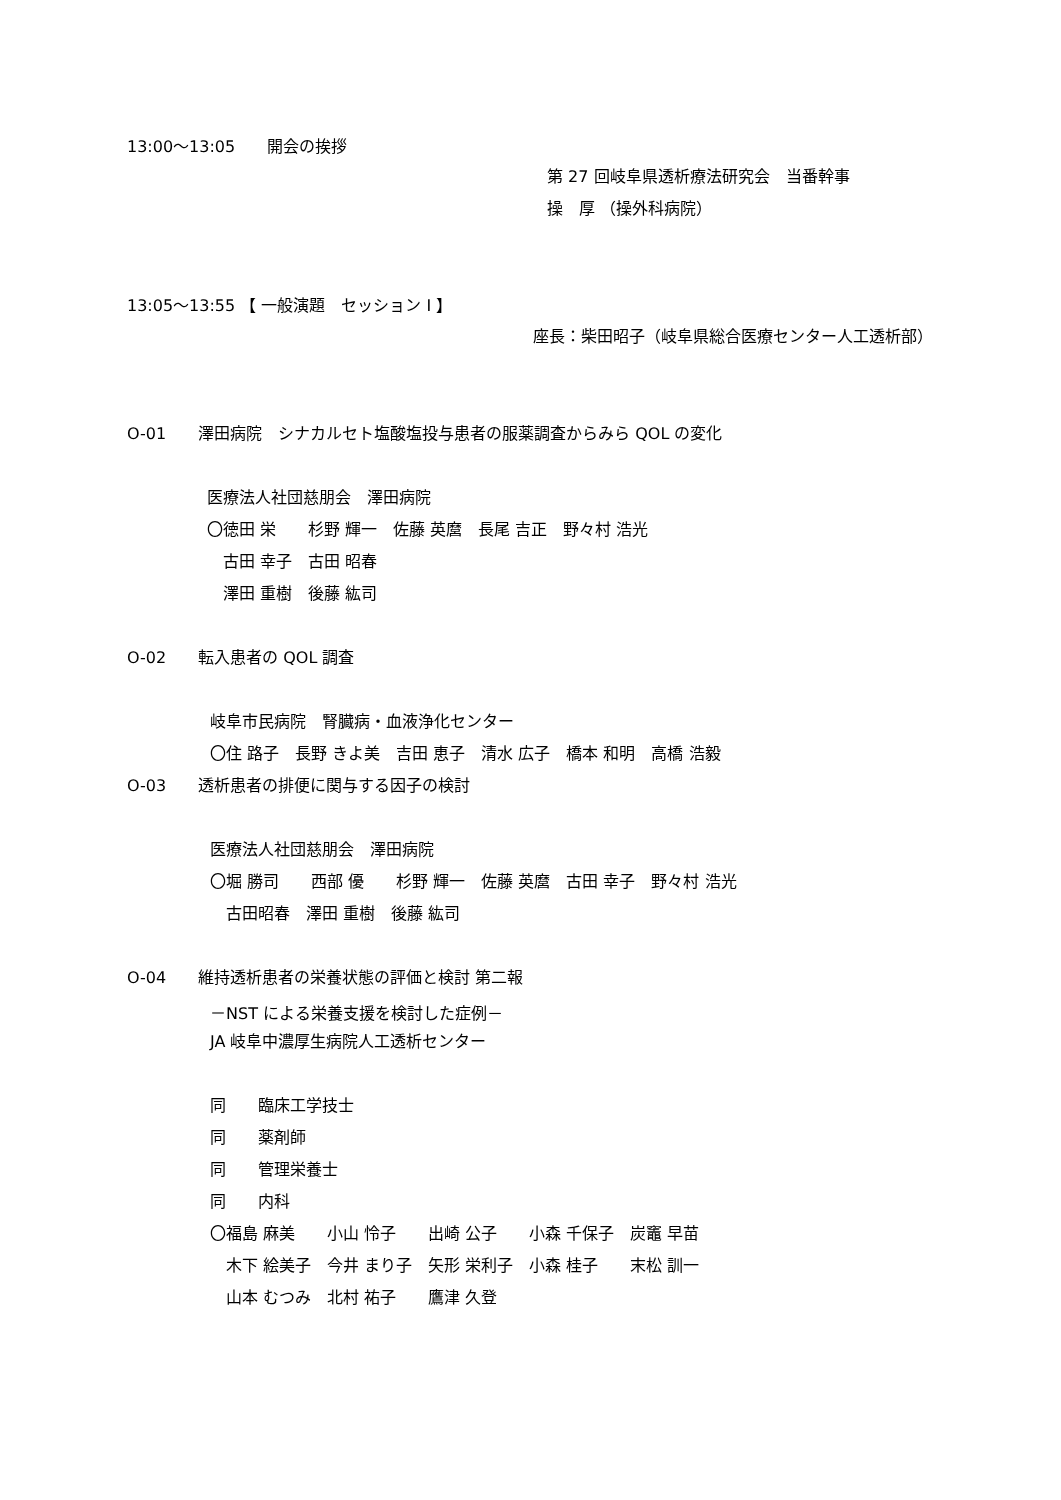13:00〜13:05　　開会の挨拶
第 27 回岐阜県透析療法研究会　当番幹事
操　厚 （操外科病院）
13:05〜13:55 【 一般演題　セッション Ⅰ 】
座長：柴田昭子（岐阜県総合医療センター人工透析部）
O-01　　澤田病院　シナカルセト塩酸塩投与患者の服薬調査からみら QOL の変化
医療法人社団慈朋会　澤田病院
〇徳田 栄　　杉野 輝一　佐藤 英麿　長尾 吉正　野々村 浩光
　古田 幸子　古田 昭春
　澤田 重樹　後藤 紘司
O-02　　転入患者の QOL 調査
岐阜市民病院　腎臓病・血液浄化センター
〇住 路子　長野 きよ美　吉田 恵子　清水 広子　橋本 和明　高橋 浩毅
O-03　　透析患者の排便に関与する因子の検討
医療法人社団慈朋会　澤田病院
〇堀 勝司　　西部 優　　杉野 輝一　佐藤 英麿　古田 幸子　野々村 浩光
　古田昭春　澤田 重樹　後藤 紘司
O-04　　維持透析患者の栄養状態の評価と検討 第二報
－NST による栄養支援を検討した症例－
JA 岐阜中濃厚生病院人工透析センター
同　　臨床工学技士
同　　薬剤師
同　　管理栄養士
同　　内科
〇福島 麻美　　小山 怜子　　出崎 公子　　小森 千保子　炭竈 早苗
　木下 絵美子　今井 まり子　矢形 栄利子　小森 桂子　　末松 訓一
　山本 むつみ　北村 祐子　　鷹津 久登